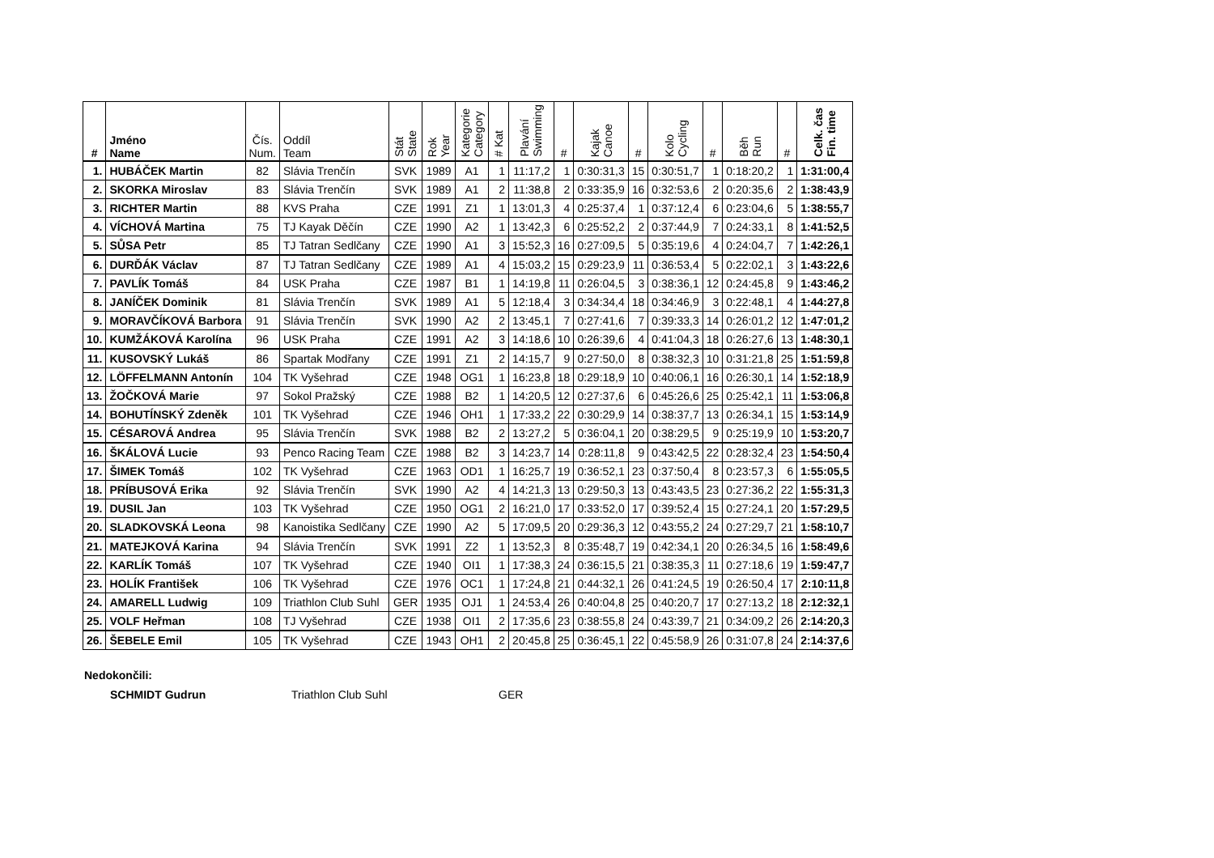| # | Jméno Name | Čís. Num. | Oddíl Team | Stát State | Rok Year | Kategorie Category | # Kat | Plavání Swimming | # | Kajak Canoe | # | Kolo Cycling | # | Běh Run | # | Celk. čas Fin. time |
| --- | --- | --- | --- | --- | --- | --- | --- | --- | --- | --- | --- | --- | --- | --- | --- | --- |
| 1. | HUBÁČEK Martin | 82 | Slávia Trenčín | SVK | 1989 | A1 | 1 | 11:17,2 | 1 | 0:30:31,3 | 15 | 0:30:51,7 | 1 | 0:18:20,2 | 1 | 1:31:00,4 |
| 2. | SKORKA Miroslav | 83 | Slávia Trenčín | SVK | 1989 | A1 | 2 | 11:38,8 | 2 | 0:33:35,9 | 16 | 0:32:53,6 | 2 | 0:20:35,6 | 2 | 1:38:43,9 |
| 3. | RICHTER Martin | 88 | KVS Praha | CZE | 1991 | Z1 | 1 | 13:01,3 | 4 | 0:25:37,4 | 1 | 0:37:12,4 | 6 | 0:23:04,6 | 5 | 1:38:55,7 |
| 4. | VÍCHOVÁ Martina | 75 | TJ Kayak Děčín | CZE | 1990 | A2 | 1 | 13:42,3 | 6 | 0:25:52,2 | 2 | 0:37:44,9 | 7 | 0:24:33,1 | 8 | 1:41:52,5 |
| 5. | SŮSA Petr | 85 | TJ Tatran Sedlčany | CZE | 1990 | A1 | 3 | 15:52,3 | 16 | 0:27:09,5 | 5 | 0:35:19,6 | 4 | 0:24:04,7 | 7 | 1:42:26,1 |
| 6. | DURĎÁK Václav | 87 | TJ Tatran Sedlčany | CZE | 1989 | A1 | 4 | 15:03,2 | 15 | 0:29:23,9 | 11 | 0:36:53,4 | 5 | 0:22:02,1 | 3 | 1:43:22,6 |
| 7. | PAVLÍK Tomáš | 84 | USK Praha | CZE | 1987 | B1 | 1 | 14:19,8 | 11 | 0:26:04,5 | 3 | 0:38:36,1 | 12 | 0:24:45,8 | 9 | 1:43:46,2 |
| 8. | JANÍČEK Dominik | 81 | Slávia Trenčín | SVK | 1989 | A1 | 5 | 12:18,4 | 3 | 0:34:34,4 | 18 | 0:34:46,9 | 3 | 0:22:48,1 | 4 | 1:44:27,8 |
| 9. | MORAVČÍKOVÁ Barbora | 91 | Slávia Trenčín | SVK | 1990 | A2 | 2 | 13:45,1 | 7 | 0:27:41,6 | 7 | 0:39:33,3 | 14 | 0:26:01,2 | 12 | 1:47:01,2 |
| 10. | KUMŽÁKOVÁ Karolína | 96 | USK Praha | CZE | 1991 | A2 | 3 | 14:18,6 | 10 | 0:26:39,6 | 4 | 0:41:04,3 | 18 | 0:26:27,6 | 13 | 1:48:30,1 |
| 11. | KUSOVSKÝ Lukáš | 86 | Spartak Modřany | CZE | 1991 | Z1 | 2 | 14:15,7 | 9 | 0:27:50,0 | 8 | 0:38:32,3 | 10 | 0:31:21,8 | 25 | 1:51:59,8 |
| 12. | LÖFFELMANN Antonín | 104 | TK Vyšehrad | CZE | 1948 | OG1 | 1 | 16:23,8 | 18 | 0:29:18,9 | 10 | 0:40:06,1 | 16 | 0:26:30,1 | 14 | 1:52:18,9 |
| 13. | ŽOČKOVÁ Marie | 97 | Sokol Pražský | CZE | 1988 | B2 | 1 | 14:20,5 | 12 | 0:27:37,6 | 6 | 0:45:26,6 | 25 | 0:25:42,1 | 11 | 1:53:06,8 |
| 14. | BOHUTÍNSKÝ Zdeněk | 101 | TK Vyšehrad | CZE | 1946 | OH1 | 1 | 17:33,2 | 22 | 0:30:29,9 | 14 | 0:38:37,7 | 13 | 0:26:34,1 | 15 | 1:53:14,9 |
| 15. | CÉSAROVÁ Andrea | 95 | Slávia Trenčín | SVK | 1988 | B2 | 2 | 13:27,2 | 5 | 0:36:04,1 | 20 | 0:38:29,5 | 9 | 0:25:19,9 | 10 | 1:53:20,7 |
| 16. | ŠKÁLOVÁ Lucie | 93 | Penco Racing Team | CZE | 1988 | B2 | 3 | 14:23,7 | 14 | 0:28:11,8 | 9 | 0:43:42,5 | 22 | 0:28:32,4 | 23 | 1:54:50,4 |
| 17. | ŠIMEK Tomáš | 102 | TK Vyšehrad | CZE | 1963 | OD1 | 1 | 16:25,7 | 19 | 0:36:52,1 | 23 | 0:37:50,4 | 8 | 0:23:57,3 | 6 | 1:55:05,5 |
| 18. | PRÍBUSOVÁ Erika | 92 | Slávia Trenčín | SVK | 1990 | A2 | 4 | 14:21,3 | 13 | 0:29:50,3 | 13 | 0:43:43,5 | 23 | 0:27:36,2 | 22 | 1:55:31,3 |
| 19. | DUSIL Jan | 103 | TK Vyšehrad | CZE | 1950 | OG1 | 2 | 16:21,0 | 17 | 0:33:52,0 | 17 | 0:39:52,4 | 15 | 0:27:24,1 | 20 | 1:57:29,5 |
| 20. | SLADKOVSKÁ Leona | 98 | Kanoistika Sedlčany | CZE | 1990 | A2 | 5 | 17:09,5 | 20 | 0:29:36,3 | 12 | 0:43:55,2 | 24 | 0:27:29,7 | 21 | 1:58:10,7 |
| 21. | MATEJKOVÁ Karina | 94 | Slávia Trenčín | SVK | 1991 | Z2 | 1 | 13:52,3 | 8 | 0:35:48,7 | 19 | 0:42:34,1 | 20 | 0:26:34,5 | 16 | 1:58:49,6 |
| 22. | KARLÍK Tomáš | 107 | TK Vyšehrad | CZE | 1940 | OI1 | 1 | 17:38,3 | 24 | 0:36:15,5 | 21 | 0:38:35,3 | 11 | 0:27:18,6 | 19 | 1:59:47,7 |
| 23. | HOLÍK František | 106 | TK Vyšehrad | CZE | 1976 | OC1 | 1 | 17:24,8 | 21 | 0:44:32,1 | 26 | 0:41:24,5 | 19 | 0:26:50,4 | 17 | 2:10:11,8 |
| 24. | AMARELL Ludwig | 109 | Triathlon Club Suhl | GER | 1935 | OJ1 | 1 | 24:53,4 | 26 | 0:40:04,8 | 25 | 0:40:20,7 | 17 | 0:27:13,2 | 18 | 2:12:32,1 |
| 25. | VOLF Heřman | 108 | TJ Vyšehrad | CZE | 1938 | OI1 | 2 | 17:35,6 | 23 | 0:38:55,8 | 24 | 0:43:39,7 | 21 | 0:34:09,2 | 26 | 2:14:20,3 |
| 26. | ŠEBELE Emil | 105 | TK Vyšehrad | CZE | 1943 | OH1 | 2 | 20:45,8 | 25 | 0:36:45,1 | 22 | 0:45:58,9 | 26 | 0:31:07,8 | 24 | 2:14:37,6 |
Nedokončili:
SCHMIDT Gudrun Triathlon Club Suhl GER